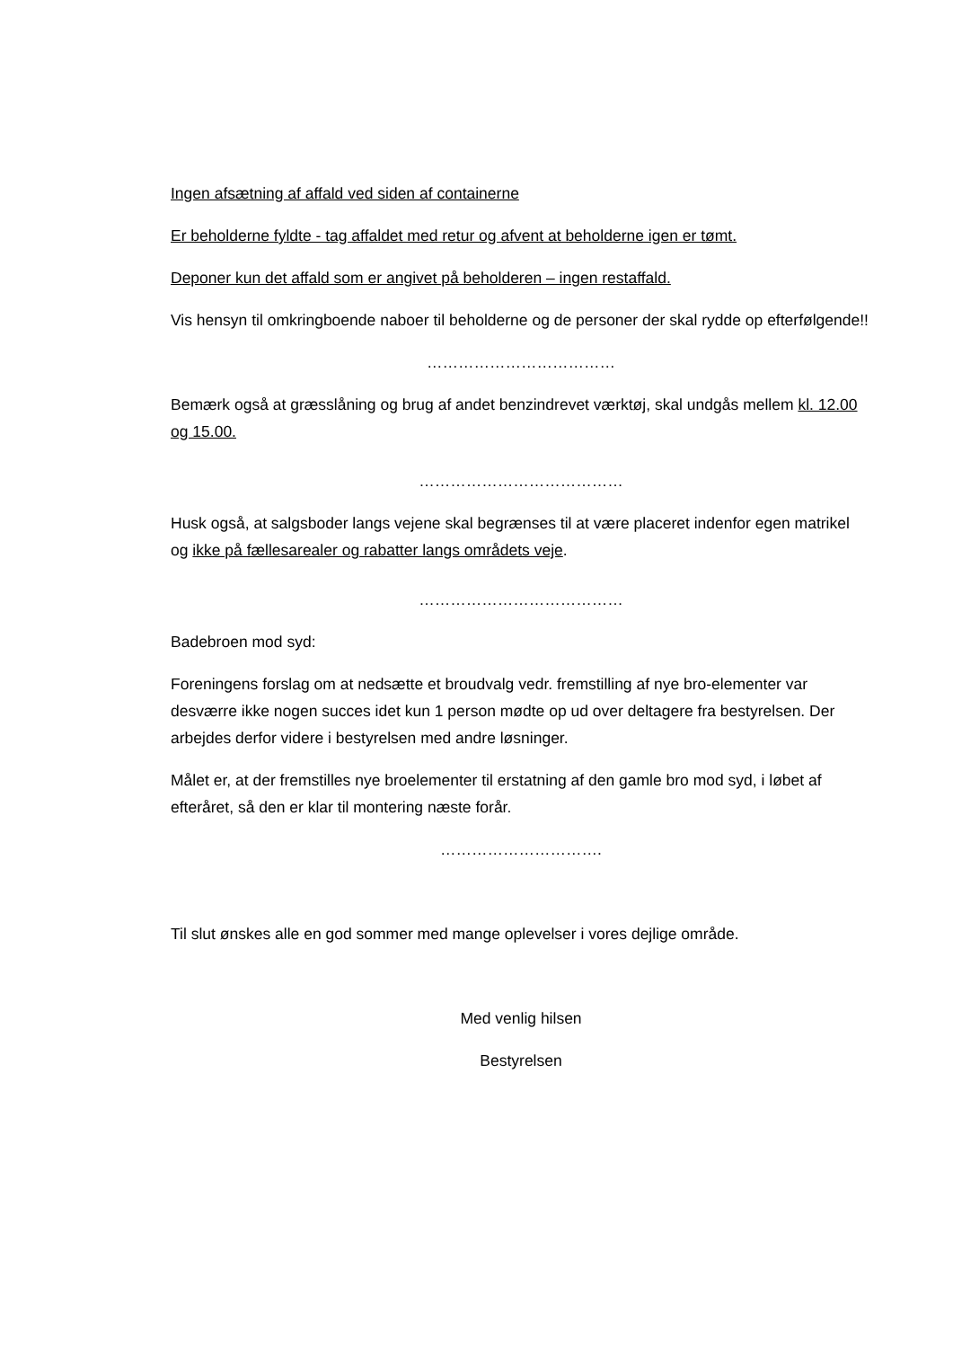Ingen afsætning af affald ved siden af containerne
Er beholderne fyldte - tag affaldet med retur og afvent at beholderne igen er tømt.
Deponer kun det affald som er angivet på beholderen – ingen restaffald.
Vis hensyn til omkringboende naboer til beholderne og de personer der skal rydde op efterfølgende!!
………………………………
Bemærk også at græsslåning og brug af andet benzindrevet værktøj, skal undgås mellem kl. 12.00 og 15.00.
…………………………………
Husk også, at salgsboder langs vejene skal begrænses til at være placeret indenfor egen matrikel og ikke på fællesarealer og rabatter langs områdets veje.
…………………………………
Badebroen mod syd:
Foreningens forslag om at nedsætte et broudvalg vedr. fremstilling af nye bro-elementer var desværre ikke nogen succes idet kun 1 person mødte op ud over deltagere fra bestyrelsen. Der arbejdes derfor videre i bestyrelsen med andre løsninger.
Målet er, at der fremstilles nye broelementer til erstatning af den gamle bro mod syd, i løbet af efteråret, så den er klar til montering næste forår.
………………………….
Til slut ønskes alle en god sommer med mange oplevelser i vores dejlige område.
Med venlig hilsen
Bestyrelsen